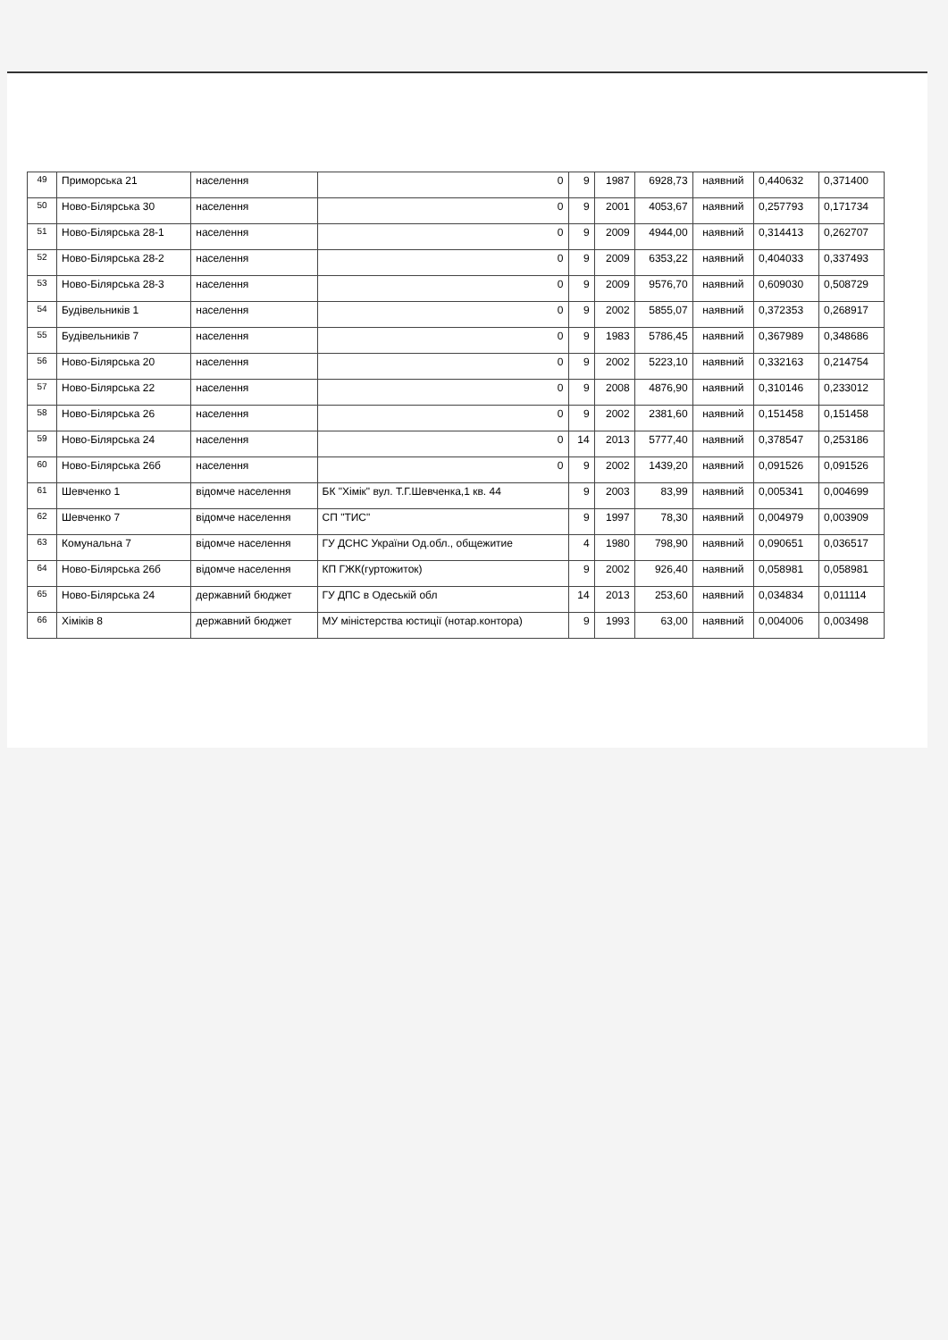| 49 | Приморська 21 | населення | 0 | 9 | 1987 | 6928,73 | наявний | 0,440632 | 0,371400 |
| 50 | Ново-Білярська 30 | населення | 0 | 9 | 2001 | 4053,67 | наявний | 0,257793 | 0,171734 |
| 51 | Ново-Білярська 28-1 | населення | 0 | 9 | 2009 | 4944,00 | наявний | 0,314413 | 0,262707 |
| 52 | Ново-Білярська 28-2 | населення | 0 | 9 | 2009 | 6353,22 | наявний | 0,404033 | 0,337493 |
| 53 | Ново-Білярська 28-3 | населення | 0 | 9 | 2009 | 9576,70 | наявний | 0,609030 | 0,508729 |
| 54 | Будівельників 1 | населення | 0 | 9 | 2002 | 5855,07 | наявний | 0,372353 | 0,268917 |
| 55 | Будівельників 7 | населення | 0 | 9 | 1983 | 5786,45 | наявний | 0,367989 | 0,348686 |
| 56 | Ново-Білярська 20 | населення | 0 | 9 | 2002 | 5223,10 | наявний | 0,332163 | 0,214754 |
| 57 | Ново-Білярська 22 | населення | 0 | 9 | 2008 | 4876,90 | наявний | 0,310146 | 0,233012 |
| 58 | Ново-Білярська 26 | населення | 0 | 9 | 2002 | 2381,60 | наявний | 0,151458 | 0,151458 |
| 59 | Ново-Білярська 24 | населення | 0 | 14 | 2013 | 5777,40 | наявний | 0,378547 | 0,253186 |
| 60 | Ново-Білярська 26б | населення | 0 | 9 | 2002 | 1439,20 | наявний | 0,091526 | 0,091526 |
| 61 | Шевченко 1 | відомче населення | БК "Хімік" вул. Т.Г.Шевченка,1 кв. 44 | 9 | 2003 | 83,99 | наявний | 0,005341 | 0,004699 |
| 62 | Шевченко 7 | відомче населення | СП "ТИС" | 9 | 1997 | 78,30 | наявний | 0,004979 | 0,003909 |
| 63 | Комунальна 7 | відомче населення | ГУ ДСНС України Од.обл., общежитие | 4 | 1980 | 798,90 | наявний | 0,090651 | 0,036517 |
| 64 | Ново-Білярська 26б | відомче населення | КП ГЖК(гуртожиток) | 9 | 2002 | 926,40 | наявний | 0,058981 | 0,058981 |
| 65 | Ново-Білярська 24 | державний бюджет | ГУ ДПС в Одеській обл | 14 | 2013 | 253,60 | наявний | 0,034834 | 0,011114 |
| 66 | Хіміків 8 | державний бюджет | МУ міністерства юстиції (нотар.контора) | 9 | 1993 | 63,00 | наявний | 0,004006 | 0,003498 |